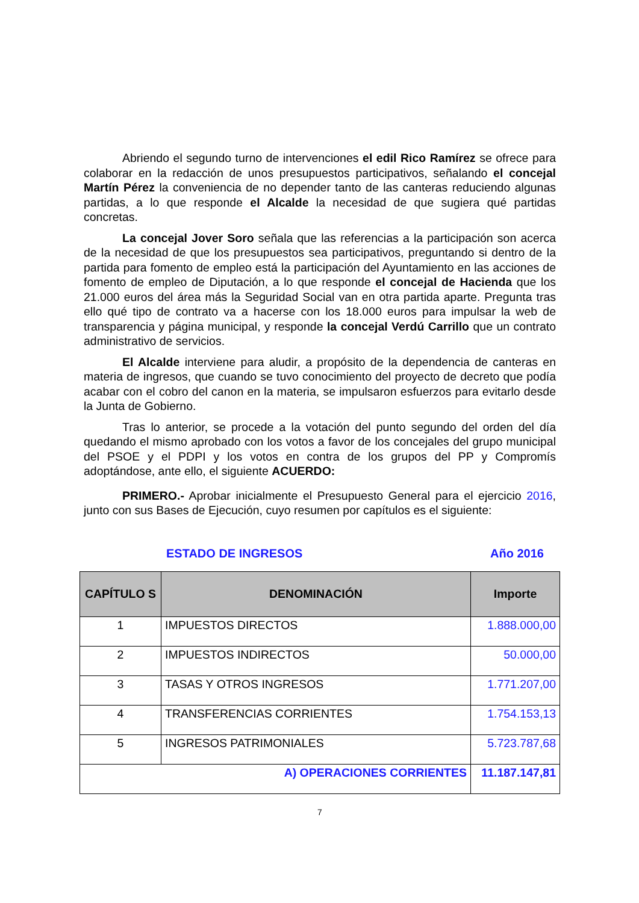Abriendo el segundo turno de intervenciones el edil Rico Ramírez se ofrece para colaborar en la redacción de unos presupuestos participativos, señalando el concejal Martín Pérez la conveniencia de no depender tanto de las canteras reduciendo algunas partidas, a lo que responde el Alcalde la necesidad de que sugiera qué partidas concretas.
La concejal Jover Soro señala que las referencias a la participación son acerca de la necesidad de que los presupuestos sea participativos, preguntando si dentro de la partida para fomento de empleo está la participación del Ayuntamiento en las acciones de fomento de empleo de Diputación, a lo que responde el concejal de Hacienda que los 21.000 euros del área más la Seguridad Social van en otra partida aparte. Pregunta tras ello qué tipo de contrato va a hacerse con los 18.000 euros para impulsar la web de transparencia y página municipal, y responde la concejal Verdú Carrillo que un contrato administrativo de servicios.
El Alcalde interviene para aludir, a propósito de la dependencia de canteras en materia de ingresos, que cuando se tuvo conocimiento del proyecto de decreto que podía acabar con el cobro del canon en la materia, se impulsaron esfuerzos para evitarlo desde la Junta de Gobierno.
Tras lo anterior, se procede a la votación del punto segundo del orden del día quedando el mismo aprobado con los votos a favor de los concejales del grupo municipal del PSOE y el PDPI y los votos en contra de los grupos del PP y Compromís adoptándose, ante ello, el siguiente ACUERDO:
PRIMERO.- Aprobar inicialmente el Presupuesto General para el ejercicio 2016, junto con sus Bases de Ejecución, cuyo resumen por capítulos es el siguiente:
ESTADO DE INGRESOS Año 2016
| CAPÍTULO S | DENOMINACIÓN | Importe |
| --- | --- | --- |
| 1 | IMPUESTOS DIRECTOS | 1.888.000,00 |
| 2 | IMPUESTOS INDIRECTOS | 50.000,00 |
| 3 | TASAS Y OTROS INGRESOS | 1.771.207,00 |
| 4 | TRANSFERENCIAS CORRIENTES | 1.754.153,13 |
| 5 | INGRESOS PATRIMONIALES | 5.723.787,68 |
| A) OPERACIONES CORRIENTES | | 11.187.147,81 |
7